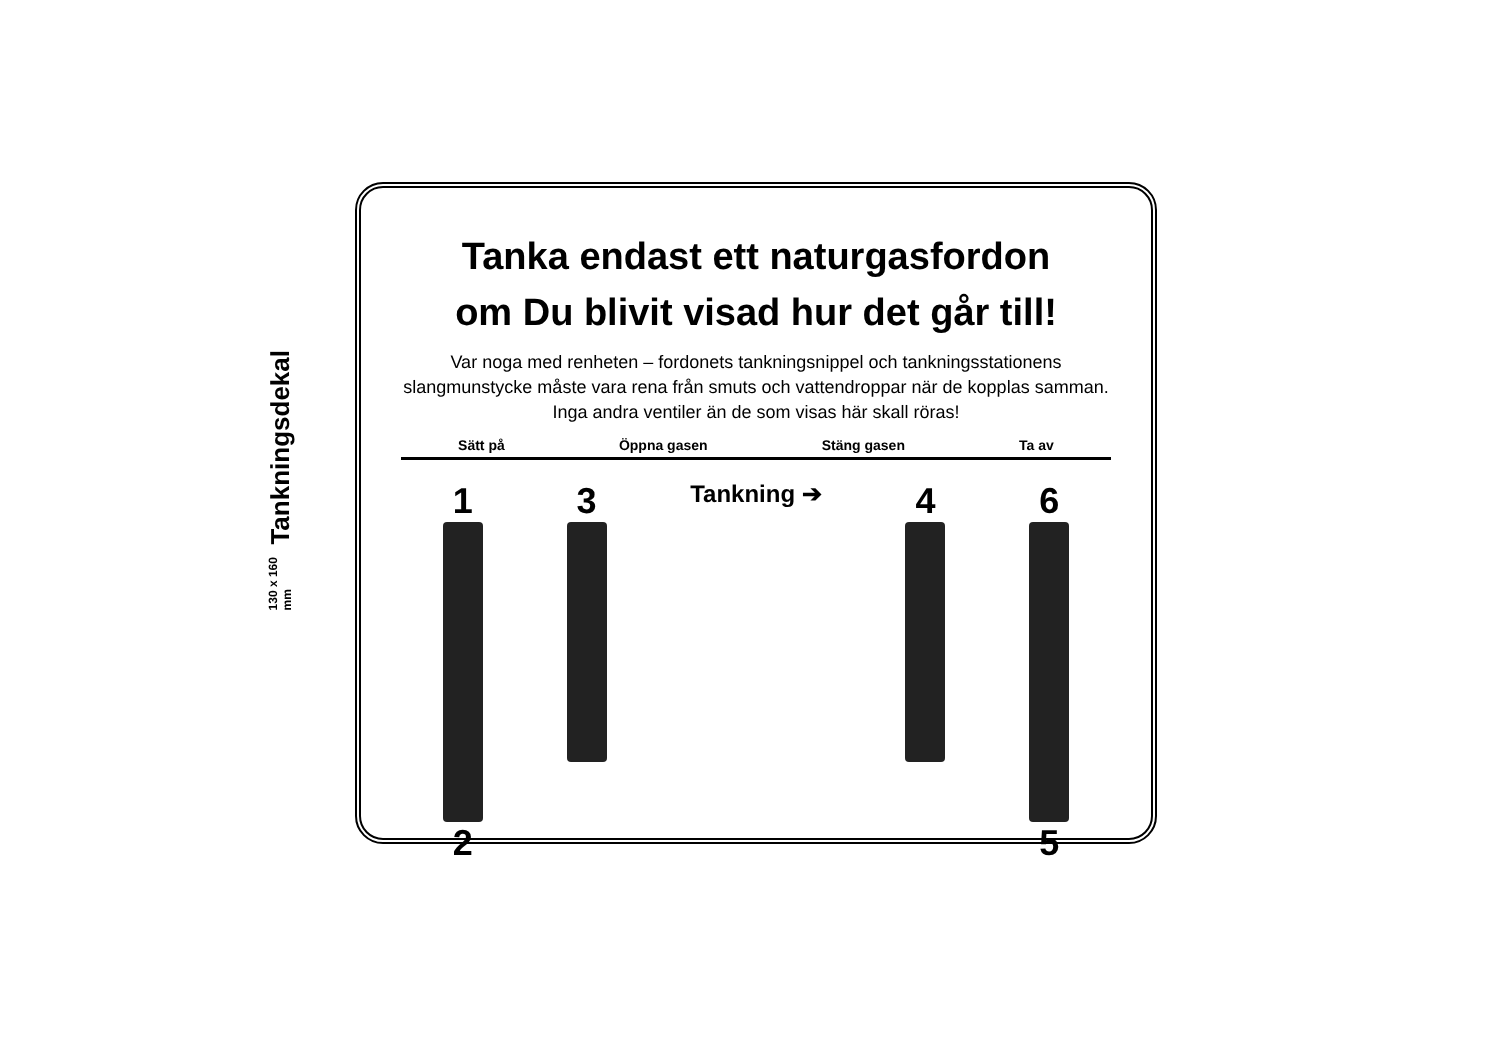Tankningsdekal
130 x 160 mm
Tanka endast ett naturgasfordon
om Du blivit visad hur det går till!
Var noga med renheten – fordonets tankningsnippel och tankningsstationens slangmunstycke måste vara rena från smuts och vattendroppar när de kopplas samman. Inga andra ventiler än de som visas här skall röras!
Sätt på Öppna gasen Stäng gasen Ta av
1
2
3
Tankning ➔
4 6
5